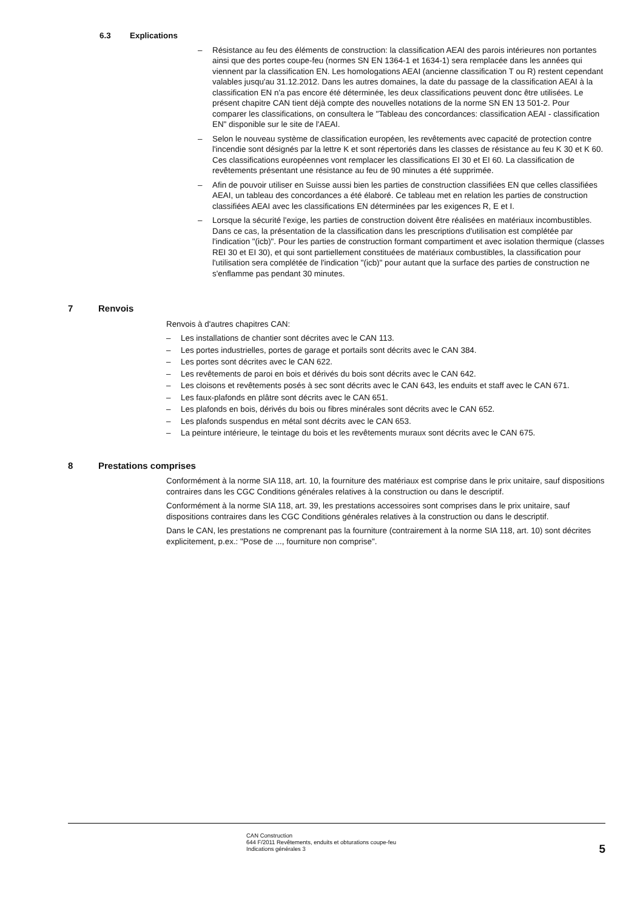6.3 Explications
– Résistance au feu des éléments de construction: la classification AEAI des parois intérieures non portantes ainsi que des portes coupe-feu (normes SN EN 1364-1 et 1634-1) sera remplacée dans les années qui viennent par la classification EN. Les homologations AEAI (ancienne classification T ou R) restent cependant valables jusqu'au 31.12.2012. Dans les autres domaines, la date du passage de la classification AEAI à la classification EN n'a pas encore été déterminée, les deux classifications peuvent donc être utilisées. Le présent chapitre CAN tient déjà compte des nouvelles notations de la norme SN EN 13 501-2. Pour comparer les classifications, on consultera le "Tableau des concordances: classification AEAI - classification EN" disponible sur le site de l'AEAI.
– Selon le nouveau système de classification européen, les revêtements avec capacité de protection contre l'incendie sont désignés par la lettre K et sont répertoriés dans les classes de résistance au feu K 30 et K 60. Ces classifications européennes vont remplacer les classifications EI 30 et EI 60. La classification de revêtements présentant une résistance au feu de 90 minutes a été supprimée.
– Afin de pouvoir utiliser en Suisse aussi bien les parties de construction classifiées EN que celles classifiées AEAI, un tableau des concordances a été élaboré. Ce tableau met en relation les parties de construction classifiées AEAI avec les classifications EN déterminées par les exigences R, E et I.
– Lorsque la sécurité l'exige, les parties de construction doivent être réalisées en matériaux incombustibles. Dans ce cas, la présentation de la classification dans les prescriptions d'utilisation est complétée par l'indication "(icb)". Pour les parties de construction formant compartiment et avec isolation thermique (classes REI 30 et EI 30), et qui sont partiellement constituées de matériaux combustibles, la classification pour l'utilisation sera complétée de l'indication "(icb)" pour autant que la surface des parties de construction ne s'enflamme pas pendant 30 minutes.
7 Renvois
Renvois à d'autres chapitres CAN:
– Les installations de chantier sont décrites avec le CAN 113.
– Les portes industrielles, portes de garage et portails sont décrits avec le CAN 384.
– Les portes sont décrites avec le CAN 622.
– Les revêtements de paroi en bois et dérivés du bois sont décrits avec le CAN 642.
– Les cloisons et revêtements posés à sec sont décrits avec le CAN 643, les enduits et staff avec le CAN 671.
– Les faux-plafonds en plâtre sont décrits avec le CAN 651.
– Les plafonds en bois, dérivés du bois ou fibres minérales sont décrits avec le CAN 652.
– Les plafonds suspendus en métal sont décrits avec le CAN 653.
– La peinture intérieure, le teintage du bois et les revêtements muraux sont décrits avec le CAN 675.
8 Prestations comprises
Conformément à la norme SIA 118, art. 10, la fourniture des matériaux est comprise dans le prix unitaire, sauf dispositions contraires dans les CGC Conditions générales relatives à la construction ou dans le descriptif.
Conformément à la norme SIA 118, art. 39, les prestations accessoires sont comprises dans le prix unitaire, sauf dispositions contraires dans les CGC Conditions générales relatives à la construction ou dans le descriptif.
Dans le CAN, les prestations ne comprenant pas la fourniture (contrairement à la norme SIA 118, art. 10) sont décrites explicitement, p.ex.: "Pose de ..., fourniture non comprise".
CAN Construction
644 F/2011 Revêtements, enduits et obturations coupe-feu
Indications générales 3
5